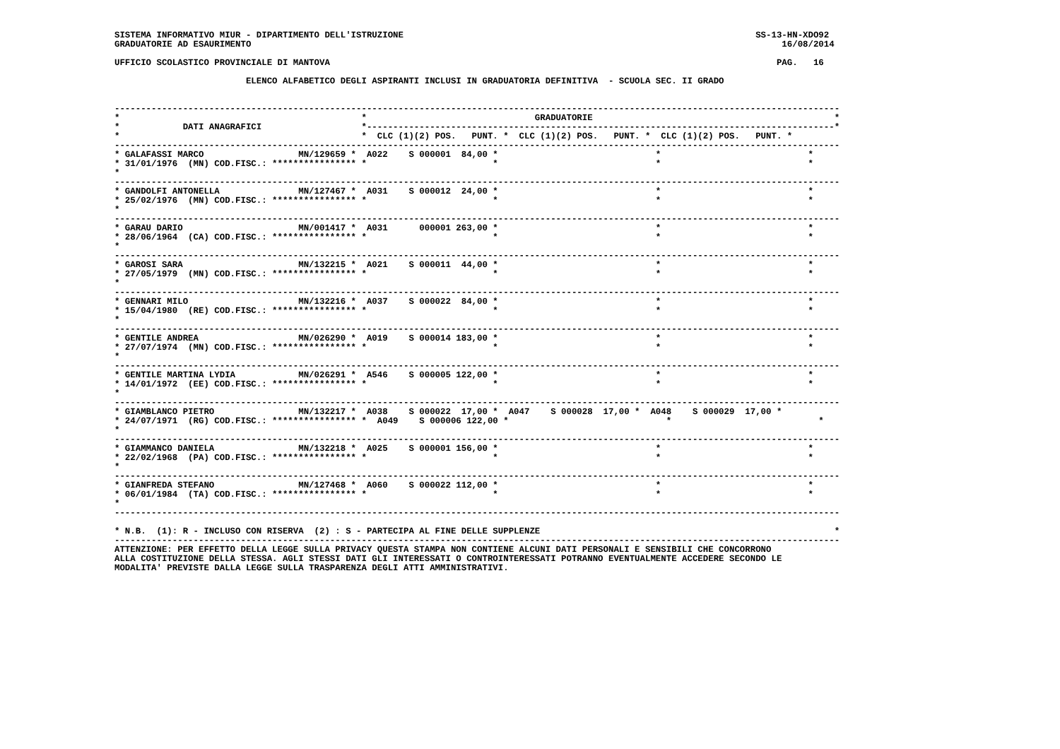SISTEMA INFORMATIVO MIUR - DIPARTIMENTO DELL'ISTRUZIONE                                                                   SS-13-HN-XDO92
GRADUATORIE AD ESAURIMENTO                                                                                                     16/08/2014

UFFICIO SCOLASTICO PROVINCIALE DI MANTOVA                                                                                     PAG.   16

                         ELENCO ALFABETICO DEGLI ASPIRANTI INCLUSI IN GRADUATORIA DEFINITIVA  - SCUOLA SEC. II GRADO


------------------------------------------------------------------------------------------------------------------------------------------
*                                              *                                GRADUATORIE                                              *
*            DATI ANAGRAFICI                   *-----------------------------------------------------------------------------------------*
*                                              *  CLC (1)(2) POS.   PUNT. *  CLC (1)(2) POS.   PUNT. *  CLC (1)(2) POS.   PUNT. *
------------------------------------------------------------------------------------------------------------------------------------------
* GALAFASSI MARCO                  MN/129659 *  A022    S 000001  84,00 *                              *                            *
* 31/01/1976  (MN) COD.FISC.: **************** *                        *                              *                            *
*
------------------------------------------------------------------------------------------------------------------------------------------
* GANDOLFI ANTONELLA               MN/127467 *  A031    S 000012  24,00 *                              *                            *
* 25/02/1976  (MN) COD.FISC.: **************** *                        *                              *                            *
*
------------------------------------------------------------------------------------------------------------------------------------------
* GARAU DARIO                      MN/001417 *  A031      000001 263,00 *                              *                            *
* 28/06/1964  (CA) COD.FISC.: **************** *                        *                              *                            *
*
------------------------------------------------------------------------------------------------------------------------------------------
* GAROSI SARA                      MN/132215 *  A021    S 000011  44,00 *                              *                            *
* 27/05/1979  (MN) COD.FISC.: **************** *                        *                              *                            *
*
------------------------------------------------------------------------------------------------------------------------------------------
* GENNARI MILO                     MN/132216 *  A037    S 000022  84,00 *                              *                            *
* 15/04/1980  (RE) COD.FISC.: **************** *                        *                              *                            *
*
------------------------------------------------------------------------------------------------------------------------------------------
* GENTILE ANDREA                   MN/026290 *  A019    S 000014 183,00 *                              *                            *
* 27/07/1974  (MN) COD.FISC.: **************** *                        *                              *                            *
*
------------------------------------------------------------------------------------------------------------------------------------------
* GENTILE MARTINA LYDIA            MN/026291 *  A546    S 000005 122,00 *                              *                            *
* 14/01/1972  (EE) COD.FISC.: **************** *                        *                              *                            *
*
------------------------------------------------------------------------------------------------------------------------------------------
* GIAMBLANCO PIETRO                MN/132217 *  A038    S 000022  17,00 *  A047    S 000028  17,00 *  A048    S 000029  17,00 *
* 24/07/1971  (RG) COD.FISC.: **************** *  A049    S 000006 122,00 *                              *                            *
*
------------------------------------------------------------------------------------------------------------------------------------------
* GIAMMANCO DANIELA                MN/132218 *  A025    S 000001 156,00 *                              *                            *
* 22/02/1968  (PA) COD.FISC.: **************** *                        *                              *                            *
*
------------------------------------------------------------------------------------------------------------------------------------------
* GIANFREDA STEFANO                MN/127468 *  A060    S 000022 112,00 *                              *                            *
* 06/01/1984  (TA) COD.FISC.: **************** *                        *                              *                            *
*
------------------------------------------------------------------------------------------------------------------------------------------

* N.B.  (1): R - INCLUSO CON RISERVA  (2) : S - PARTECIPA AL FINE DELLE SUPPLENZE                                                        *
------------------------------------------------------------------------------------------------------------------------------------------
ATTENZIONE: PER EFFETTO DELLA LEGGE SULLA PRIVACY QUESTA STAMPA NON CONTIENE ALCUNI DATI PERSONALI E SENSIBILI CHE CONCORRONO
ALLA COSTITUZIONE DELLA STESSA. AGLI STESSI DATI GLI INTERESSATI O CONTROINTERESSATI POTRANNO EVENTUALMENTE ACCEDERE SECONDO LE
MODALITA' PREVISTE DALLA LEGGE SULLA TRASPARENZA DEGLI ATTI AMMINISTRATIVI.